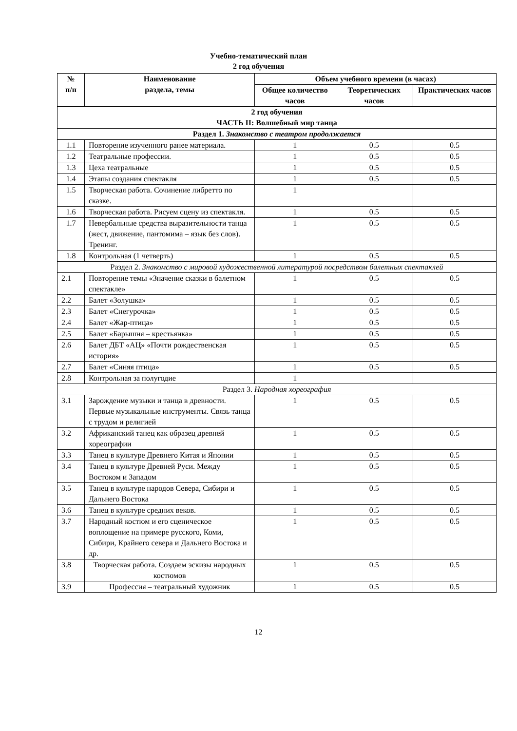Учебно-тематический план
2 год обучения
| № п/п | Наименование раздела, темы | Объем учебного времени (в часах) | | |
| --- | --- | --- | --- | --- |
| | | Общее количество часов | Теоретических часов | Практических часов |
| 2 год обучения ЧАСТЬ II: Волшебный мир танца | | | | |
| Раздел 1. Знакомство с театром продолжается | | | | |
| 1.1 | Повторение изученного ранее материала. | 1 | 0.5 | 0.5 |
| 1.2 | Театральные профессии. | 1 | 0.5 | 0.5 |
| 1.3 | Цеха театральные | 1 | 0.5 | 0.5 |
| 1.4 | Этапы создания спектакля | 1 | 0.5 | 0.5 |
| 1.5 | Творческая работа. Сочинение либретто по сказке. | 1 | | |
| 1.6 | Творческая работа. Рисуем сцену из спектакля. | 1 | 0.5 | 0.5 |
| 1.7 | Невербальные средства выразительности танца (жест, движение, пантомима – язык без слов). Тренинг. | 1 | 0.5 | 0.5 |
| 1.8 | Контрольная (1 четверть) | 1 | 0.5 | 0.5 |
| Раздел 2. Знакомство с мировой художественной литературой посредством балетных спектаклей | | | | |
| 2.1 | Повторение темы «Значение сказки в балетном спектакле» | 1 | 0.5 | 0.5 |
| 2.2 | Балет «Золушка» | 1 | 0.5 | 0.5 |
| 2.3 | Балет «Снегурочка» | 1 | 0.5 | 0.5 |
| 2.4 | Балет «Жар-птица» | 1 | 0.5 | 0.5 |
| 2.5 | Балет «Барышня – крестьянка» | 1 | 0.5 | 0.5 |
| 2.6 | Балет ДБТ «АЦ» «Почти рождественская история» | 1 | 0.5 | 0.5 |
| 2.7 | Балет «Синяя птица» | 1 | 0.5 | 0.5 |
| 2.8 | Контрольная за полугодие | 1 | | |
| Раздел 3. Народная хореография | | | | |
| 3.1 | Зарождение музыки и танца в древности. Первые музыкальные инструменты. Связь танца с трудом и религией | 1 | 0.5 | 0.5 |
| 3.2 | Африканский танец как образец древней хореографии | 1 | 0.5 | 0.5 |
| 3.3 | Танец в культуре Древнего Китая и Японии | 1 | 0.5 | 0.5 |
| 3.4 | Танец в культуре Древней Руси. Между Востоком и Западом | 1 | 0.5 | 0.5 |
| 3.5 | Танец в культуре народов Севера, Сибири и Дальнего Востока | 1 | 0.5 | 0.5 |
| 3.6 | Танец в культуре средних веков. | 1 | 0.5 | 0.5 |
| 3.7 | Народный костюм и его сценическое воплощение на примере русского, Коми, Сибири, Крайнего севера и Дальнего Востока и др. | 1 | 0.5 | 0.5 |
| 3.8 | Творческая работа. Создаем эскизы народных костюмов | 1 | 0.5 | 0.5 |
| 3.9 | Профессия – театральный художник | 1 | 0.5 | 0.5 |
12